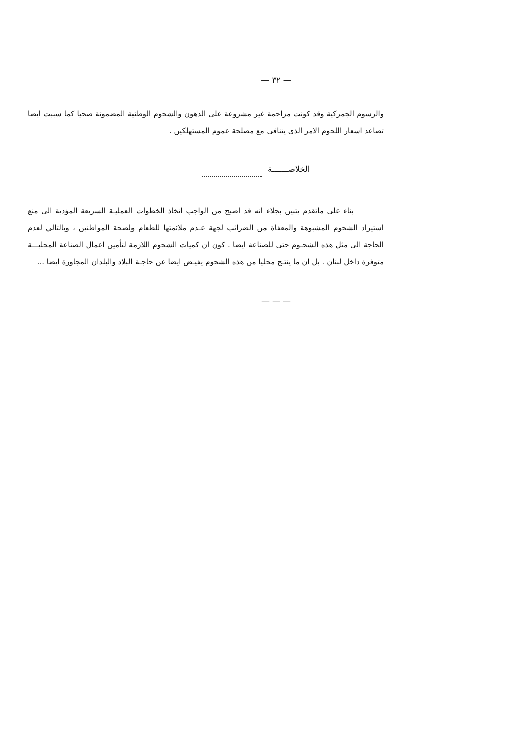— ٣٢ —
والرسوم الجمركية وقد كونت مزاحمة غير مشروعة على الدهون والشحوم الوطنية المضمونة صحيا كما سببت ايضا تصاعد اسعار اللحوم الامر الذى يتنافى مع مصلحة عموم المستهلكين .
الخلاصـــــــة
بناء على ماتقدم يتبين بجلاء انه قد اصبح من الواجب اتخاذ الخطوات العمليـة السريعة المؤدية الى منع استيراد الشحوم المشبوهة والمعفاة من الضرائب لجهة عـدم ملائمتها للطعام ولصحة المواطنين ، وبالتالي لعدم الحاجة الى مثل هذه الشحـوم حتى للصناعة ايضا . كون ان كميات الشحوم اللازمة لتأمين اعمال الصناعة المحليـــة متوفرة داخل لبنان . بل ان ما ينتـج محليا من هذه الشحوم يفيـض ايضا عن حاجـة البلاد والبلدان المجاورة ايضا ...
— — —